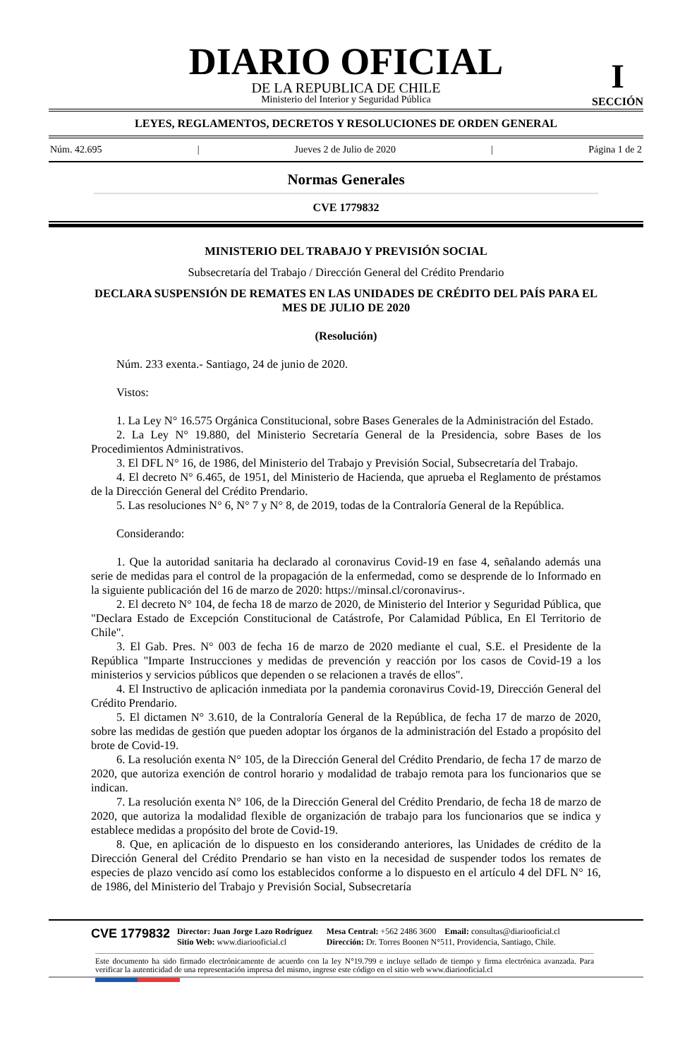DIARIO OFICIAL
DE LA REPUBLICA DE CHILE
Ministerio del Interior y Seguridad Pública
I
SECCIÓN
LEYES, REGLAMENTOS, DECRETOS Y RESOLUCIONES DE ORDEN GENERAL
Núm. 42.695 | Jueves 2 de Julio de 2020 | Página 1 de 2
Normas Generales
CVE 1779832
MINISTERIO DEL TRABAJO Y PREVISIÓN SOCIAL
Subsecretaría del Trabajo / Dirección General del Crédito Prendario
DECLARA SUSPENSIÓN DE REMATES EN LAS UNIDADES DE CRÉDITO DEL PAÍS PARA EL MES DE JULIO DE 2020
(Resolución)
Núm. 233 exenta.- Santiago, 24 de junio de 2020.
Vistos:
1. La Ley N° 16.575 Orgánica Constitucional, sobre Bases Generales de la Administración del Estado.
2. La Ley N° 19.880, del Ministerio Secretaría General de la Presidencia, sobre Bases de los Procedimientos Administrativos.
3. El DFL N° 16, de 1986, del Ministerio del Trabajo y Previsión Social, Subsecretaría del Trabajo.
4. El decreto N° 6.465, de 1951, del Ministerio de Hacienda, que aprueba el Reglamento de préstamos de la Dirección General del Crédito Prendario.
5. Las resoluciones N° 6, N° 7 y N° 8, de 2019, todas de la Contraloría General de la República.
Considerando:
1. Que la autoridad sanitaria ha declarado al coronavirus Covid-19 en fase 4, señalando además una serie de medidas para el control de la propagación de la enfermedad, como se desprende de lo Informado en la siguiente publicación del 16 de marzo de 2020: https://minsal.cl/coronavirus-.
2. El decreto N° 104, de fecha 18 de marzo de 2020, de Ministerio del Interior y Seguridad Pública, que "Declara Estado de Excepción Constitucional de Catástrofe, Por Calamidad Pública, En El Territorio de Chile".
3. El Gab. Pres. N° 003 de fecha 16 de marzo de 2020 mediante el cual, S.E. el Presidente de la República "Imparte Instrucciones y medidas de prevención y reacción por los casos de Covid-19 a los ministerios y servicios públicos que dependen o se relacionen a través de ellos".
4. El Instructivo de aplicación inmediata por la pandemia coronavirus Covid-19, Dirección General del Crédito Prendario.
5. El dictamen N° 3.610, de la Contraloría General de la República, de fecha 17 de marzo de 2020, sobre las medidas de gestión que pueden adoptar los órganos de la administración del Estado a propósito del brote de Covid-19.
6. La resolución exenta N° 105, de la Dirección General del Crédito Prendario, de fecha 17 de marzo de 2020, que autoriza exención de control horario y modalidad de trabajo remota para los funcionarios que se indican.
7. La resolución exenta N° 106, de la Dirección General del Crédito Prendario, de fecha 18 de marzo de 2020, que autoriza la modalidad flexible de organización de trabajo para los funcionarios que se indica y establece medidas a propósito del brote de Covid-19.
8. Que, en aplicación de lo dispuesto en los considerando anteriores, las Unidades de crédito de la Dirección General del Crédito Prendario se han visto en la necesidad de suspender todos los remates de especies de plazo vencido así como los establecidos conforme a lo dispuesto en el artículo 4 del DFL N° 16, de 1986, del Ministerio del Trabajo y Previsión Social, Subsecretaría
CVE 1779832
Director: Juan Jorge Lazo Rodríguez
Sitio Web: www.diariooficial.cl
Mesa Central: +562 2486 3600 Email: consultas@diariooficial.cl
Dirección: Dr. Torres Boonen N°511, Providencia, Santiago, Chile.
Este documento ha sido firmado electrónicamente de acuerdo con la ley N°19.799 e incluye sellado de tiempo y firma electrónica avanzada. Para verificar la autenticidad de una representación impresa del mismo, ingrese este código en el sitio web www.diariooficial.cl